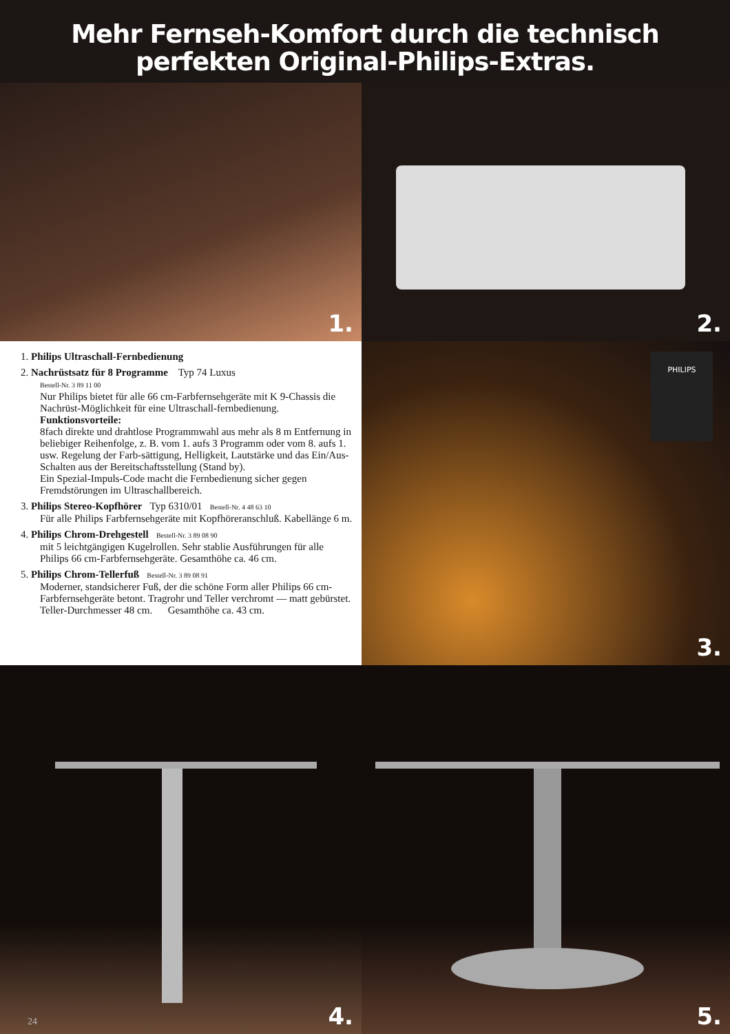Mehr Fernseh-Komfort durch die technisch
perfekten Original-Philips-Extras.
1.
2.
1. Philips Ultraschall-Fernbedienung
2. Nachrüstsatz für 8 Programme Typ 74 Luxus
Bestell-Nr. 3 89 11 00
Nur Philips bietet für alle 66 cm-Farbfernsehgeräte mit K 9-Chassis die Nachrüst-Möglichkeit für eine Ultraschall-fernbedienung.
Funktionsvorteile:
8fach direkte und drahtlose Programmwahl aus mehr als 8 m Entfernung in beliebiger Reihenfolge, z. B. vom 1. aufs 3 Programm oder vom 8. aufs 1. usw. Regelung der Farb-sättigung, Helligkeit, Lautstärke und das Ein/Aus-Schalten aus der Bereitschaftsstellung (Stand by).
Ein Spezial-Impuls-Code macht die Fernbedienung sicher gegen Fremdstörungen im Ultraschallbereich.
3. Philips Stereo-Kopfhörer Typ 6310/01 Bestell-Nr. 4 48 63 10
Für alle Philips Farbfernsehgeräte mit Kopfhöreranschluß. Kabellänge 6 m.
4. Philips Chrom-Drehgestell Bestell-Nr. 3 89 08 90
mit 5 leichtgängigen Kugelrollen. Sehr stablie Ausführungen für alle Philips 66 cm-Farbfernsehgeräte. Gesamthöhe ca. 46 cm.
5. Philips Chrom-Tellerfuß Bestell-Nr. 3 89 08 91
Moderner, standsicherer Fuß, der die schöne Form aller Philips 66 cm-Farbfernsehgeräte betont. Tragrohr und Teller verchromt — matt gebürstet.
Teller-Durchmesser 48 cm. Gesamthöhe ca. 43 cm.
PHILIPS
3.
24 4.
5.